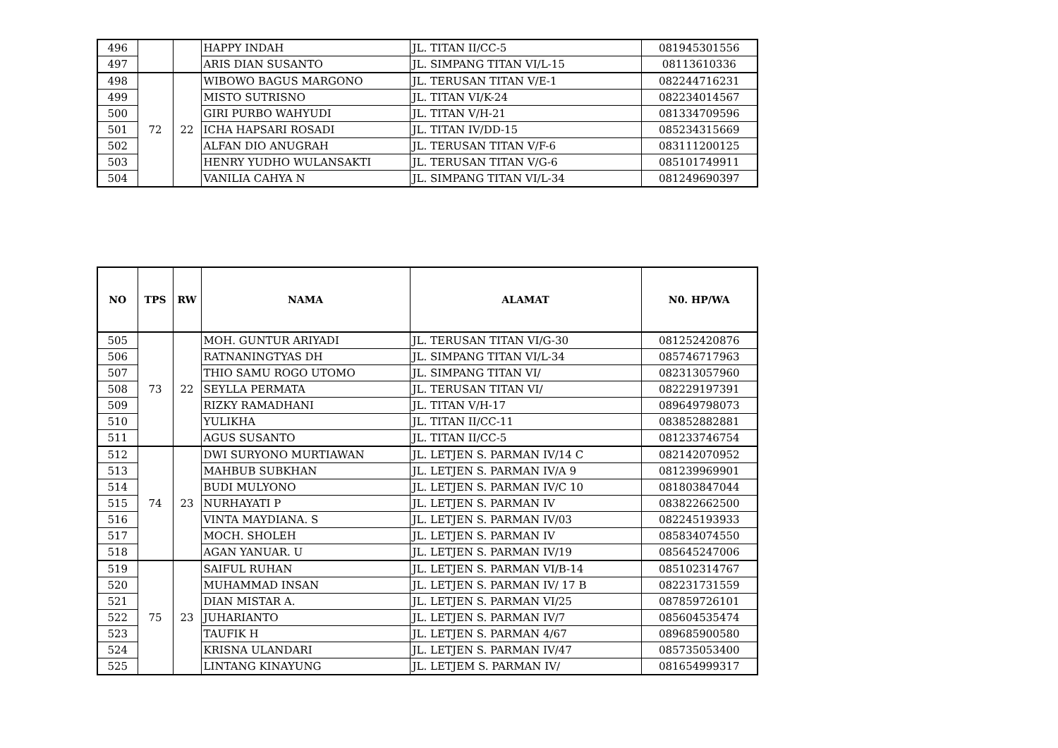| 496 | | | HAPPY INDAH | JL. TITAN II/CC-5 | 081945301556 |
| 497 | | | ARIS DIAN SUSANTO | JL. SIMPANG TITAN VI/L-15 | 08113610336 |
| 498 | 72 | 22 | WIBOWO BAGUS MARGONO | JL. TERUSAN TITAN V/E-1 | 082244716231 |
| 499 | | | MISTO SUTRISNO | JL. TITAN VI/K-24 | 082234014567 |
| 500 | | | GIRI PURBO WAHYUDI | JL. TITAN V/H-21 | 081334709596 |
| 501 | | | ICHA HAPSARI ROSADI | JL. TITAN IV/DD-15 | 085234315669 |
| 502 | | | ALFAN DIO ANUGRAH | JL. TERUSAN TITAN V/F-6 | 083111200125 |
| 503 | | | HENRY YUDHO WULANSAKTI | JL. TERUSAN TITAN V/G-6 | 085101749911 |
| 504 | | | VANILIA CAHYA N | JL. SIMPANG TITAN VI/L-34 | 081249690397 |
| NO | TPS | RW | NAMA | ALAMAT | N0. HP/WA |
| --- | --- | --- | --- | --- | --- |
| 505 | 73 | 22 | MOH. GUNTUR ARIYADI | JL. TERUSAN TITAN VI/G-30 | 081252420876 |
| 506 | | | RATNANINGTYAS DH | JL. SIMPANG TITAN VI/L-34 | 085746717963 |
| 507 | | | THIO SAMU ROGO UTOMO | JL. SIMPANG TITAN VI/ | 082313057960 |
| 508 | | | SEYLLA PERMATA | JL. TERUSAN TITAN VI/ | 082229197391 |
| 509 | | | RIZKY RAMADHANI | JL. TITAN V/H-17 | 089649798073 |
| 510 | | | YULIKHA | JL. TITAN II/CC-11 | 083852882881 |
| 511 | | | AGUS SUSANTO | JL. TITAN II/CC-5 | 081233746754 |
| 512 | 74 | 23 | DWI SURYONO MURTIAWAN | JL. LETJEN S. PARMAN IV/14 C | 082142070952 |
| 513 | | | MAHBUB SUBKHAN | JL. LETJEN S. PARMAN IV/A 9 | 081239969901 |
| 514 | | | BUDI MULYONO | JL. LETJEN S. PARMAN IV/C 10 | 081803847044 |
| 515 | | | NURHAYATI P | JL. LETJEN S. PARMAN IV | 083822662500 |
| 516 | | | VINTA MAYDIANA. S | JL. LETJEN S. PARMAN IV/03 | 082245193933 |
| 517 | | | MOCH. SHOLEH | JL. LETJEN S. PARMAN IV | 085834074550 |
| 518 | | | AGAN YANUAR. U | JL. LETJEN S. PARMAN IV/19 | 085645247006 |
| 519 | 75 | 23 | SAIFUL RUHAN | JL. LETJEN S. PARMAN VI/B-14 | 085102314767 |
| 520 | | | MUHAMMAD INSAN | JL. LETJEN S. PARMAN IV/ 17 B | 082231731559 |
| 521 | | | DIAN MISTAR A. | JL. LETJEN S. PARMAN VI/25 | 087859726101 |
| 522 | | | JUHARIANTO | JL. LETJEN S. PARMAN IV/7 | 085604535474 |
| 523 | | | TAUFIK H | JL. LETJEN S. PARMAN 4/67 | 089685900580 |
| 524 | | | KRISNA ULANDARI | JL. LETJEN S. PARMAN IV/47 | 085735053400 |
| 525 | | | LINTANG KINAYUNG | JL. LETJEM S. PARMAN IV/ | 081654999317 |